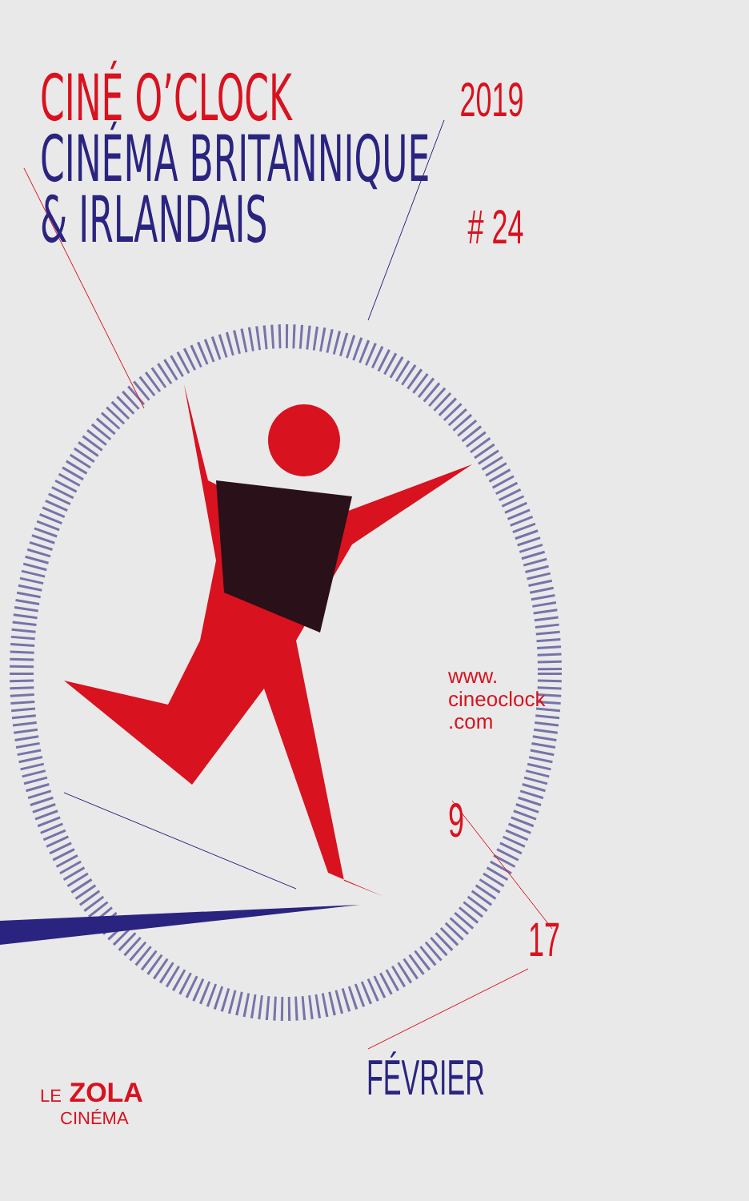CINÉ O’CLOCK
CINÉMA BRITANNIQUE
& IRLANDAIS
2019
# 24
www.
cineoclock
.com
9
17
FÉVRIER
LE ZOLA
CINÉMA